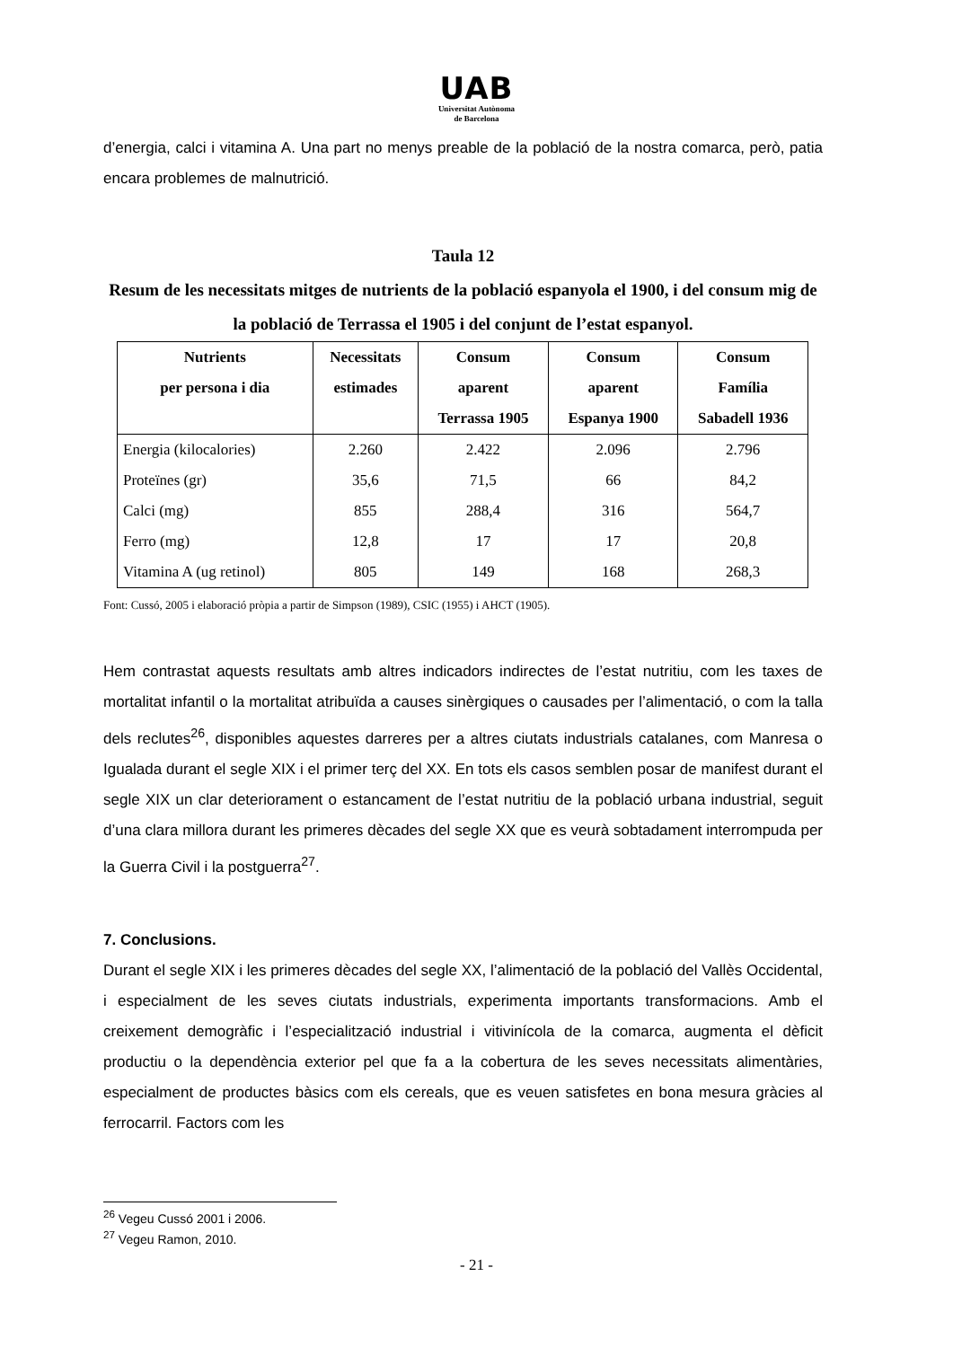UAB
Universitat Autònoma
de Barcelona
d’energia, calci i vitamina A. Una part no menys preable de la població de la nostra comarca, però, patia encara problemes de malnutrició.
Taula 12
Resum de les necessitats mitges de nutrients de la població espanyola el 1900, i del consum mig de la població de Terrassa el 1905 i del conjunt de l’estat espanyol.
| Nutrients per persona i dia | Necessitats estimades | Consum aparent Terrassa 1905 | Consum aparent Espanya 1900 | Consum Família Sabadell 1936 |
| --- | --- | --- | --- | --- |
| Energia (kilocalories) | 2.260 | 2.422 | 2.096 | 2.796 |
| Proteïnes (gr) | 35,6 | 71,5 | 66 | 84,2 |
| Calci (mg) | 855 | 288,4 | 316 | 564,7 |
| Ferro (mg) | 12,8 | 17 | 17 | 20,8 |
| Vitamina A (ug retinol) | 805 | 149 | 168 | 268,3 |
Font: Cussó, 2005 i elaboració pròpia a partir de Simpson (1989), CSIC (1955) i AHCT (1905).
Hem contrastat aquests resultats amb altres indicadors indirectes de l’estat nutritiu, com les taxes de mortalitat infantil o la mortalitat atribuïda a causes sinèrgiques o causades per l’alimentació, o com la talla dels reclutes<sup>26</sup>, disponibles aquestes darreres per a altres ciutats industrials catalanes, com Manresa o Igualada durant el segle XIX i el primer terç del XX. En tots els casos semblen posar de manifest durant el segle XIX un clar deteriorament o estancament de l’estat nutritiu de la població urbana industrial, seguit d’una clara millora durant les primeres dècades del segle XX que es veurà sobtadament interrompuda per la Guerra Civil i la postguerra<sup>27</sup>.
7. Conclusions.
Durant el segle XIX i les primeres dècades del segle XX, l’alimentació de la població del Vallès Occidental, i especialment de les seves ciutats industrials, experimenta importants transformacions. Amb el creixement demogràfic i l’especialització industrial i vitivinícola de la comarca, augmenta el dèficit productiu o la dependència exterior pel que fa a la cobertura de les seves necessitats alimentàries, especialment de productes bàsics com els cereals, que es veuen satisfetes en bona mesura gràcies al ferrocarril. Factors com les
<sup>26</sup> Vegeu Cussó 2001 i 2006.
<sup>27</sup> Vegeu Ramon, 2010.
- 21 -